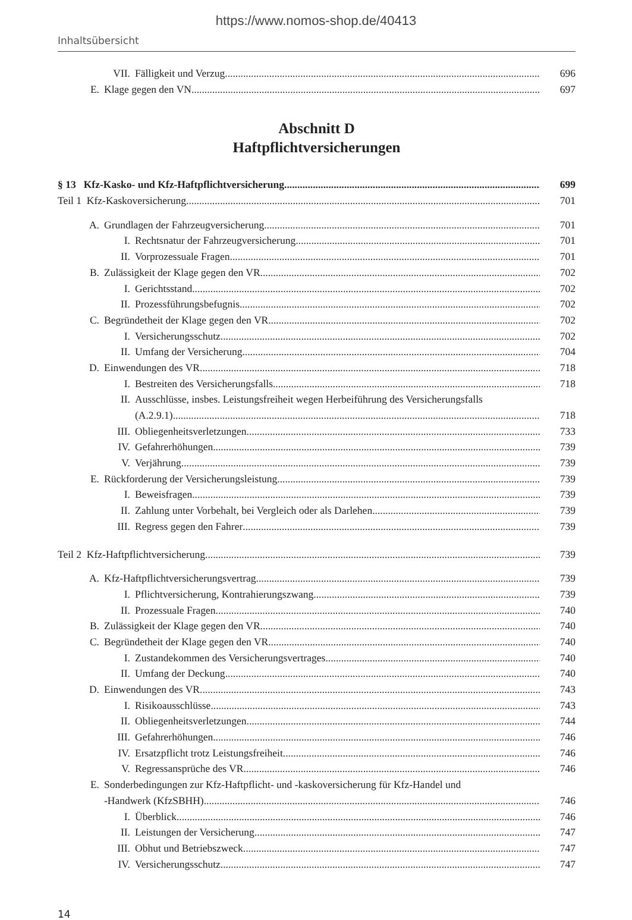https://www.nomos-shop.de/40413
Inhaltsübersicht
VII. Fälligkeit und Verzug 696
E. Klage gegen den VN 697
Abschnitt D
Haftpflichtversicherungen
§ 13 Kfz-Kasko- und Kfz-Haftpflichtversicherung 699
Teil 1 Kfz-Kaskoversicherung 701
A. Grundlagen der Fahrzeugversicherung 701
I. Rechtsnatur der Fahrzeugversicherung 701
II. Vorprozessuale Fragen 701
B. Zulässigkeit der Klage gegen den VR 702
I. Gerichtsstand 702
II. Prozessführungsbefugnis 702
C. Begründetheit der Klage gegen den VR 702
I. Versicherungsschutz 702
II. Umfang der Versicherung 704
D. Einwendungen des VR 718
I. Bestreiten des Versicherungsfalls 718
II. Ausschlüsse, insbes. Leistungsfreiheit wegen Herbeiführung des Versicherungsfalls
(A.2.9.1) 718
III. Obliegenheitsverletzungen 733
IV. Gefahrerhöhungen 739
V. Verjährung 739
E. Rückforderung der Versicherungsleistung 739
I. Beweisfragen 739
II. Zahlung unter Vorbehalt, bei Vergleich oder als Darlehen 739
III. Regress gegen den Fahrer 739
Teil 2 Kfz-Haftpflichtversicherung 739
A. Kfz-Haftpflichtversicherungsvertrag 739
I. Pflichtversicherung, Kontrahierungszwang 739
II. Prozessuale Fragen 740
B. Zulässigkeit der Klage gegen den VR 740
C. Begründetheit der Klage gegen den VR 740
I. Zustandekommen des Versicherungsvertrages 740
II. Umfang der Deckung 740
D. Einwendungen des VR 743
I. Risikoausschlüsse 743
II. Obliegenheitsverletzungen 744
III. Gefahrerhöhungen 746
IV. Ersatzpflicht trotz Leistungsfreiheit 746
V. Regressansprüche des VR 746
E. Sonderbedingungen zur Kfz-Haftpflicht- und -kaskoversicherung für Kfz-Handel und
-Handwerk (KfzSBHH) 746
I. Überblick 746
II. Leistungen der Versicherung 747
III. Obhut und Betriebszweck 747
IV. Versicherungsschutz 747
14